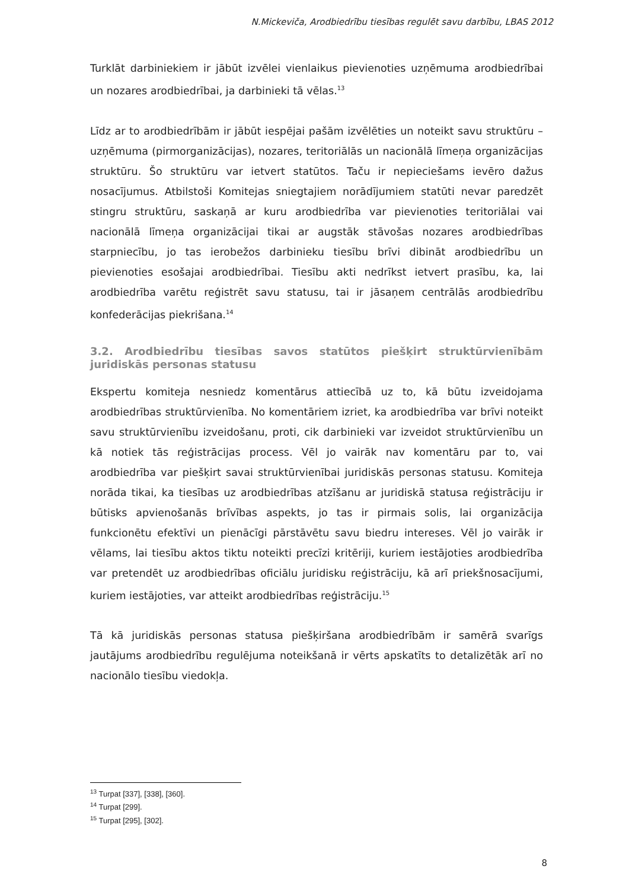N.Mickeviča, Arodbiedrību tiesības regulēt savu darbību, LBAS 2012
Turklāt darbiniekiem ir jābūt izvēlei vienlaikus pievienoties uzņēmuma arodbiedrībai un nozares arodbiedrībai, ja darbinieki tā vēlas.<sup>13</sup>
Līdz ar to arodbiedrībām ir jābūt iespējai pašām izvēlēties un noteikt savu struktūru – uzņēmuma (pirmorganizācijas), nozares, teritoriālās un nacionālā līmeņa organizācijas struktūru. Šo struktūru var ietvert statūtos. Taču ir nepieciešams ievēro dažus nosacījumus. Atbilstoši Komitejas sniegtajiem norādījumiem statūti nevar paredzēt stingru struktūru, saskaņā ar kuru arodbiedrība var pievienoties teritoriālai vai nacionālā līmeņa organizācijai tikai ar augstāk stāvošas nozares arodbiedrības starpniecību, jo tas ierobežos darbinieku tiesību brīvi dibināt arodbiedrību un pievienoties esošajai arodbiedrībai. Tiesību akti nedrīkst ietvert prasību, ka, lai arodbiedrība varētu reģistrēt savu statusu, tai ir jāsaņem centrālās arodbiedrību konfederācijas piekrišana.<sup>14</sup>
3.2. Arodbiedrību tiesības savos statūtos piešķirt struktūrvienībām juridiskās personas statusu
Ekspertu komiteja nesniedz komentārus attiecībā uz to, kā būtu izveidojama arodbiedrības struktūrvienība. No komentāriem izriet, ka arodbiedrība var brīvi noteikt savu struktūrvienību izveidošanu, proti, cik darbinieki var izveidot struktūrvienību un kā notiek tās reģistrācijas process. Vēl jo vairāk nav komentāru par to, vai arodbiedrība var piešķirt savai struktūrvienībai juridiskās personas statusu. Komiteja norāda tikai, ka tiesības uz arodbiedrības atzīšanu ar juridiskā statusa reģistrāciju ir būtisks apvienošanās brīvības aspekts, jo tas ir pirmais solis, lai organizācija funkcionētu efektīvi un pienācīgi pārstāvētu savu biedru intereses. Vēl jo vairāk ir vēlams, lai tiesību aktos tiktu noteikti precīzi kritēriji, kuriem iestājoties arodbiedrība var pretendēt uz arodbiedrības oficiālu juridisku reģistrāciju, kā arī priekšnosacījumi, kuriem iestājoties, var atteikt arodbiedrības reģistrāciju.<sup>15</sup>
Tā kā juridiskās personas statusa piešķiršana arodbiedrībām ir samērā svarīgs jautājums arodbiedrību regulējuma noteikšanā ir vērts apskatīts to detalizētāk arī no nacionālo tiesību viedokļa.
<sup>13</sup> Turpat [337], [338], [360].
<sup>14</sup> Turpat [299].
<sup>15</sup> Turpat [295], [302].
8